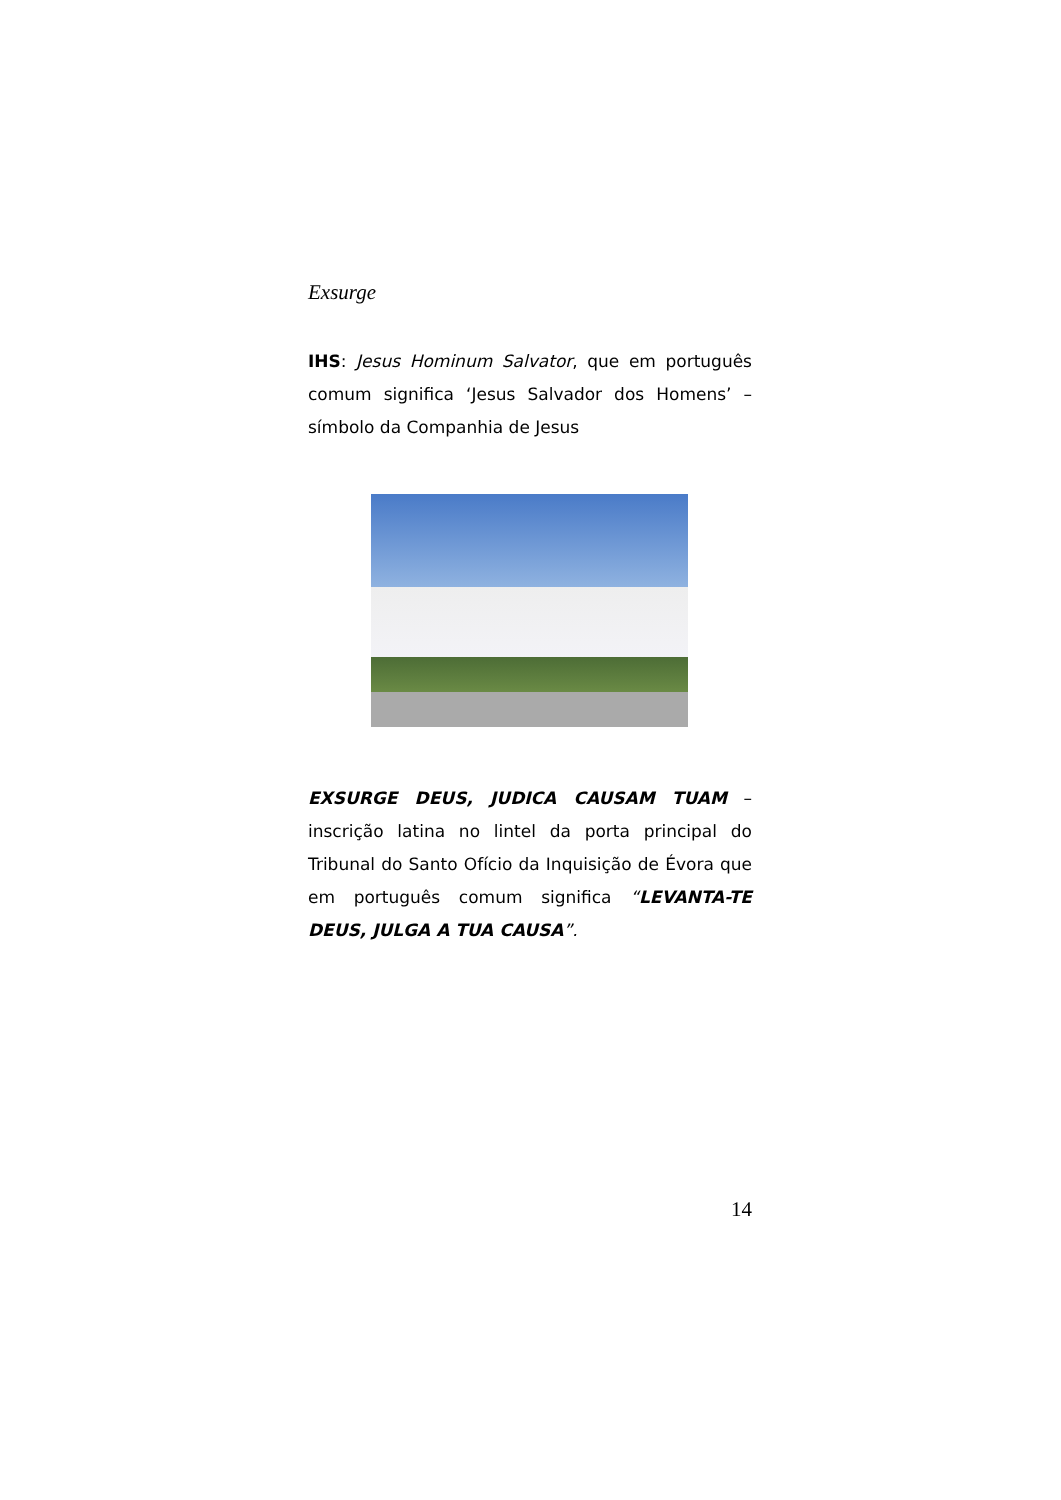Exsurge
IHS: Jesus Hominum Salvator, que em português comum significa ‘Jesus Salvador dos Homens’ – símbolo da Companhia de Jesus
EXSURGE DEUS, JUDICA CAUSAM TUAM – inscrição latina no lintel da porta principal do Tribunal do Santo Ofício da Inquisição de Évora que em português comum significa “LEVANTA-TE DEUS, JULGA A TUA CAUSA”.
14